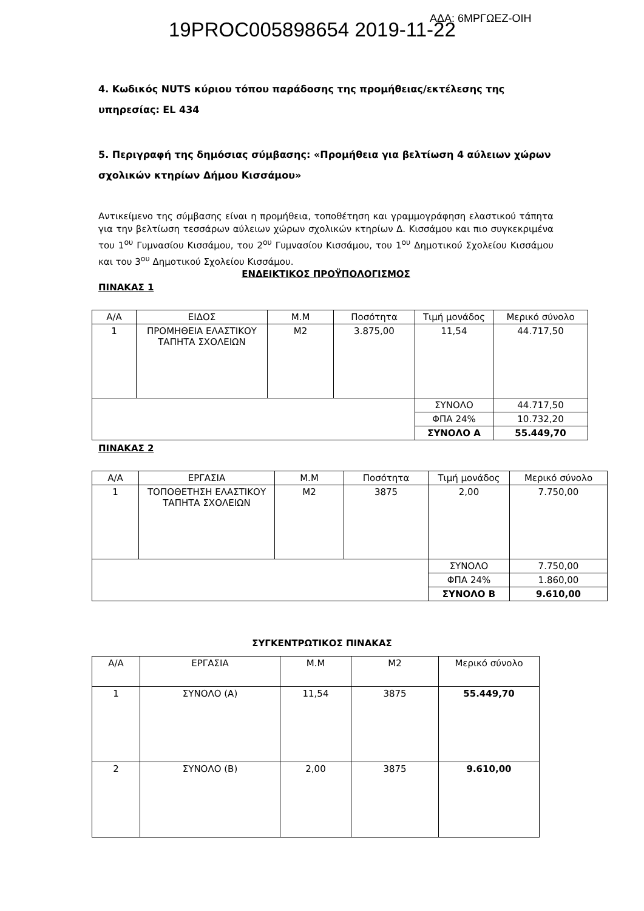19PROC005898654 2019-11-22 ΑΔΑ: 6ΜΡΓΩΕΖ-ΟΙΗ
4. Κωδικός NUTS κύριου τόπου παράδοσης της προμήθειας/εκτέλεσης της υπηρεσίας: EL 434
5. Περιγραφή της δημόσιας σύμβασης: «Προμήθεια για βελτίωση 4 αύλειων χώρων σχολικών κτηρίων Δήμου Κισσάμου»
Αντικείμενο της σύμβασης είναι η προμήθεια, τοποθέτηση και γραμμογράφηση ελαστικού τάπητα για την βελτίωση τεσσάρων αύλειων χώρων σχολικών κτηρίων Δ. Κισσάμου και πιο συγκεκριμένα του 1<sup>ου</sup> Γυμνασίου Κισσάμου, του 2<sup>ου</sup> Γυμνασίου Κισσάμου, του 1<sup>ου</sup> Δημοτικού Σχολείου Κισσάμου και του 3<sup>ου</sup> Δημοτικού Σχολείου Κισσάμου.
ΕΝΔΕΙΚΤΙΚΟΣ ΠΡΟΫΠΟΛΟΓΙΣΜΟΣ
ΠΙΝΑΚΑΣ 1
| Α/Α | ΕΙΔΟΣ | Μ.Μ | Ποσότητα | Τιμή μονάδος | Μερικό σύνολο |
| 1 | ΠΡΟΜΗΘΕΙΑ ΕΛΑΣΤΙΚΟΥ ΤΑΠΗΤΑ ΣΧΟΛΕΙΩΝ | Μ2 | 3.875,00 | 11,54 | 44.717,50 |
| | | | | ΣΥΝΟΛΟ | 44.717,50 |
| | | | | ΦΠΑ 24% | 10.732,20 |
| | | | | ΣΥΝΟΛΟ Α | 55.449,70 |
ΠΙΝΑΚΑΣ 2
| Α/Α | ΕΡΓΑΣΙΑ | Μ.Μ | Ποσότητα | Τιμή μονάδος | Μερικό σύνολο |
| 1 | ΤΟΠΟΘΕΤΗΣΗ ΕΛΑΣΤΙΚΟΥ ΤΑΠΗΤΑ ΣΧΟΛΕΙΩΝ | Μ2 | 3875 | 2,00 | 7.750,00 |
| | | | | ΣΥΝΟΛΟ | 7.750,00 |
| | | | | ΦΠΑ 24% | 1.860,00 |
| | | | | ΣΥΝΟΛΟ Β | 9.610,00 |
ΣΥΓΚΕΝΤΡΩΤΙΚΟΣ ΠΙΝΑΚΑΣ
| Α/Α | ΕΡΓΑΣΙΑ | Μ.Μ | Μ2 | Μερικό σύνολο |
| 1 | ΣΥΝΟΛΟ (Α) | 11,54 | 3875 | 55.449,70 |
| 2 | ΣΥΝΟΛΟ (Β) | 2,00 | 3875 | 9.610,00 |